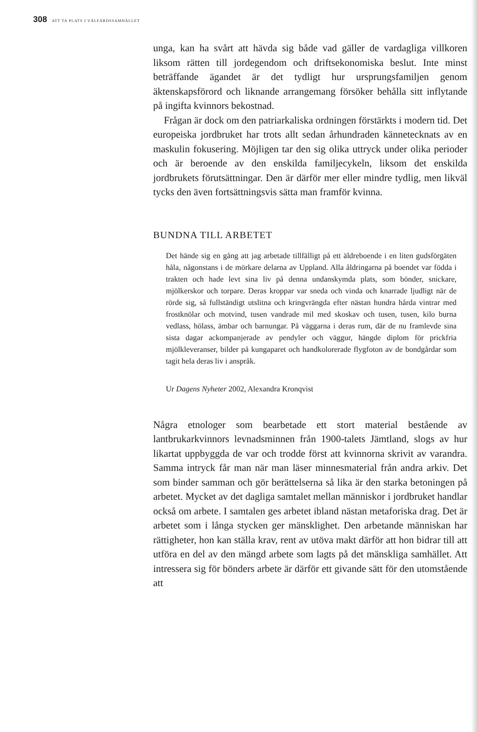308 ATT TA PLATS I VÄLFÄRDSSAMHÄLLET
unga, kan ha svårt att hävda sig både vad gäller de vardagliga villkoren liksom rätten till jordegendom och driftsekonomiska beslut. Inte minst beträffande ägandet är det tydligt hur ursprungsfamiljen genom äktenskapsförord och liknande arrangemang försöker behålla sitt inflytande på ingifta kvinnors bekostnad.
Frågan är dock om den patriarkaliska ordningen förstärkts i modern tid. Det europeiska jordbruket har trots allt sedan århundraden kännetecknats av en maskulin fokusering. Möjligen tar den sig olika uttryck under olika perioder och är beroende av den enskilda familjecykeln, liksom det enskilda jordbrukets förutsättningar. Den är därför mer eller mindre tydlig, men likväl tycks den även fortsättningsvis sätta man framför kvinna.
BUNDNA TILL ARBETET
Det hände sig en gång att jag arbetade tillfälligt på ett äldreboende i en liten gudsförgäten håla, någonstans i de mörkare delarna av Uppland. Alla åldringarna på boendet var födda i trakten och hade levt sina liv på denna undanskymda plats, som bönder, snickare, mjölkerskor och torpare. Deras kroppar var sneda och vinda och knarrade ljudligt när de rörde sig, så fullständigt utslitna och kringvrängda efter nästan hundra hårda vintrar med frostknölar och motvind, tusen vandrade mil med skoskav och tusen, tusen, kilo burna vedlass, hölass, ämbar och barnungar. På väggarna i deras rum, där de nu framlevde sina sista dagar ackompanjerade av pendyler och väggur, hängde diplom för prickfria mjölkleveranser, bilder på kungaparet och handkolorerade flygfoton av de bondgårdar som tagit hela deras liv i anspråk.
Ur Dagens Nyheter 2002, Alexandra Kronqvist
Några etnologer som bearbetade ett stort material bestående av lantbrukarkvinnors levnadsminnen från 1900-talets Jämtland, slogs av hur likartat uppbyggda de var och trodde först att kvinnorna skrivit av varandra. Samma intryck får man när man läser minnesmaterial från andra arkiv. Det som binder samman och gör berättelserna så lika är den starka betoningen på arbetet. Mycket av det dagliga samtalet mellan människor i jordbruket handlar också om arbete. I samtalen ges arbetet ibland nästan metaforiska drag. Det är arbetet som i långa stycken ger mänsklighet. Den arbetande människan har rättigheter, hon kan ställa krav, rent av utöva makt därför att hon bidrar till att utföra en del av den mängd arbete som lagts på det mänskliga samhället. Att intressera sig för bönders arbete är därför ett givande sätt för den utomstående att